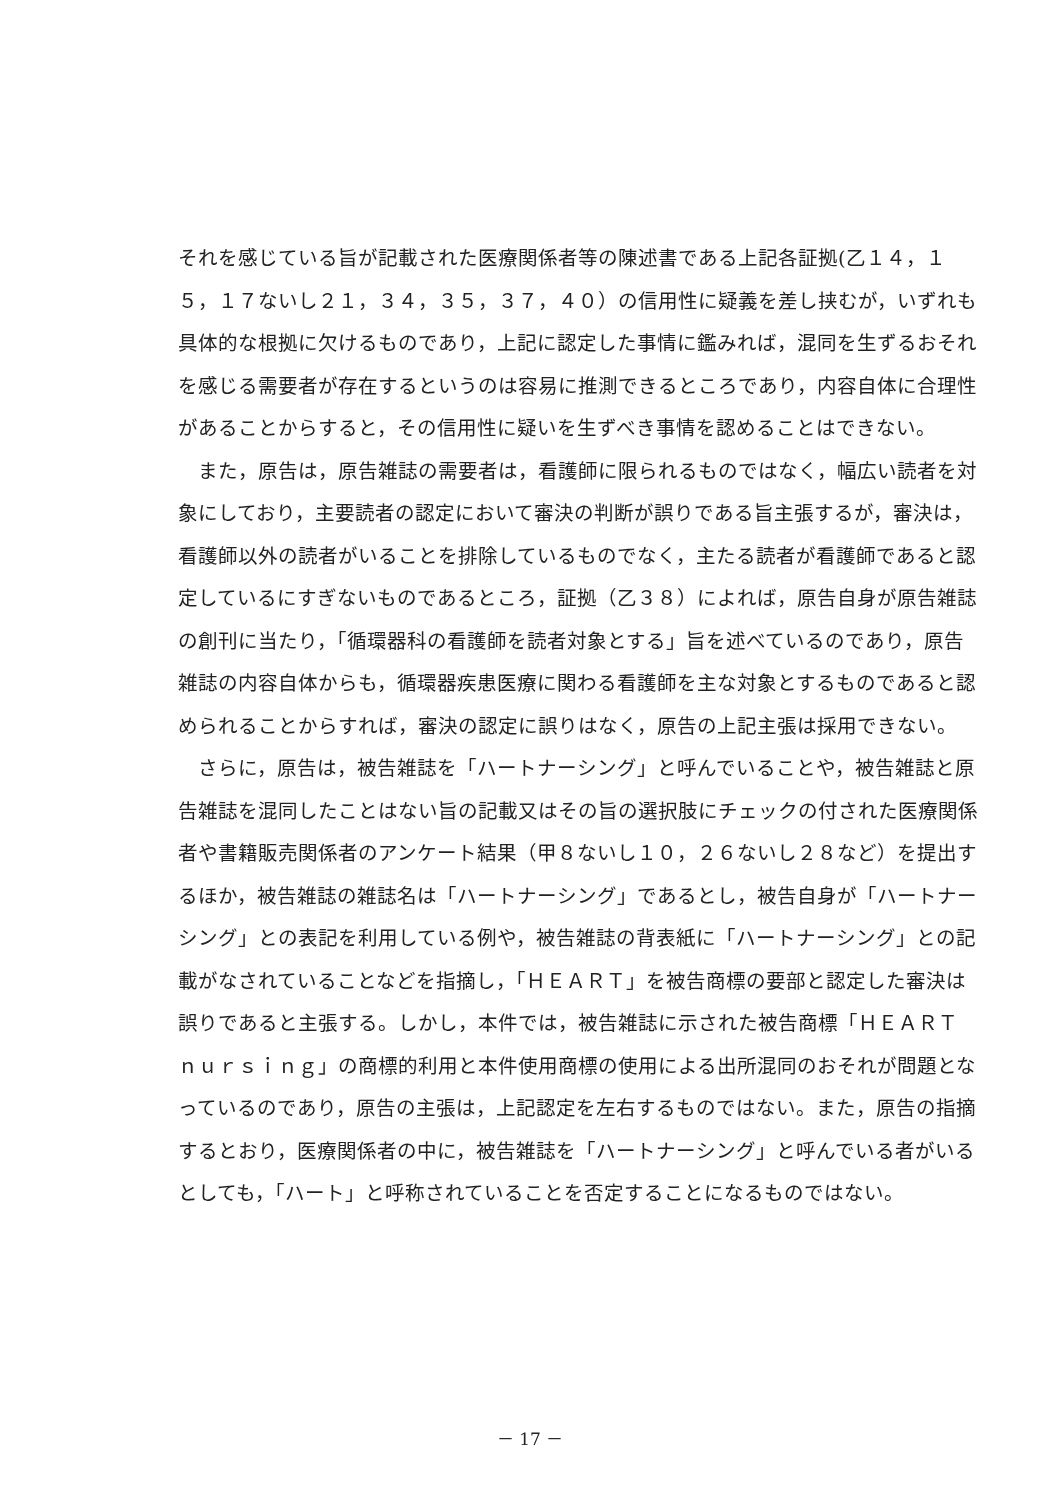それを感じている旨が記載された医療関係者等の陳述書である上記各証拠(乙１４，１５，１７ないし２１，３４，３５，３７，４０）の信用性に疑義を差し挟むが，いずれも具体的な根拠に欠けるものであり，上記に認定した事情に鑑みれば，混同を生ずるおそれを感じる需要者が存在するというのは容易に推測できるところであり，内容自体に合理性があることからすると，その信用性に疑いを生ずべき事情を認めることはできない。
また，原告は，原告雑誌の需要者は，看護師に限られるものではなく，幅広い読者を対象にしており，主要読者の認定において審決の判断が誤りである旨主張するが，審決は，看護師以外の読者がいることを排除しているものでなく，主たる読者が看護師であると認定しているにすぎないものであるところ，証拠（乙３８）によれば，原告自身が原告雑誌の創刊に当たり，「循環器科の看護師を読者対象とする」旨を述べているのであり，原告雑誌の内容自体からも，循環器疾患医療に関わる看護師を主な対象とするものであると認められることからすれば，審決の認定に誤りはなく，原告の上記主張は採用できない。
さらに，原告は，被告雑誌を「ハートナーシング」と呼んでいることや，被告雑誌と原告雑誌を混同したことはない旨の記載又はその旨の選択肢にチェックの付された医療関係者や書籍販売関係者のアンケート結果（甲８ないし１０，２６ないし２８など）を提出するほか，被告雑誌の雑誌名は「ハートナーシング」であるとし，被告自身が「ハートナーシング」との表記を利用している例や，被告雑誌の背表紙に「ハートナーシング」との記載がなされていることなどを指摘し，「ＨＥＡＲＴ」を被告商標の要部と認定した審決は誤りであると主張する。しかし，本件では，被告雑誌に示された被告商標「ＨＥＡＲＴ　ｎｕｒｓｉｎｇ」の商標的利用と本件使用商標の使用による出所混同のおそれが問題となっているのであり，原告の主張は，上記認定を左右するものではない。また，原告の指摘するとおり，医療関係者の中に，被告雑誌を「ハートナーシング」と呼んでいる者がいるとしても，「ハート」と呼称されていることを否定することになるものではない。
－ 17 －